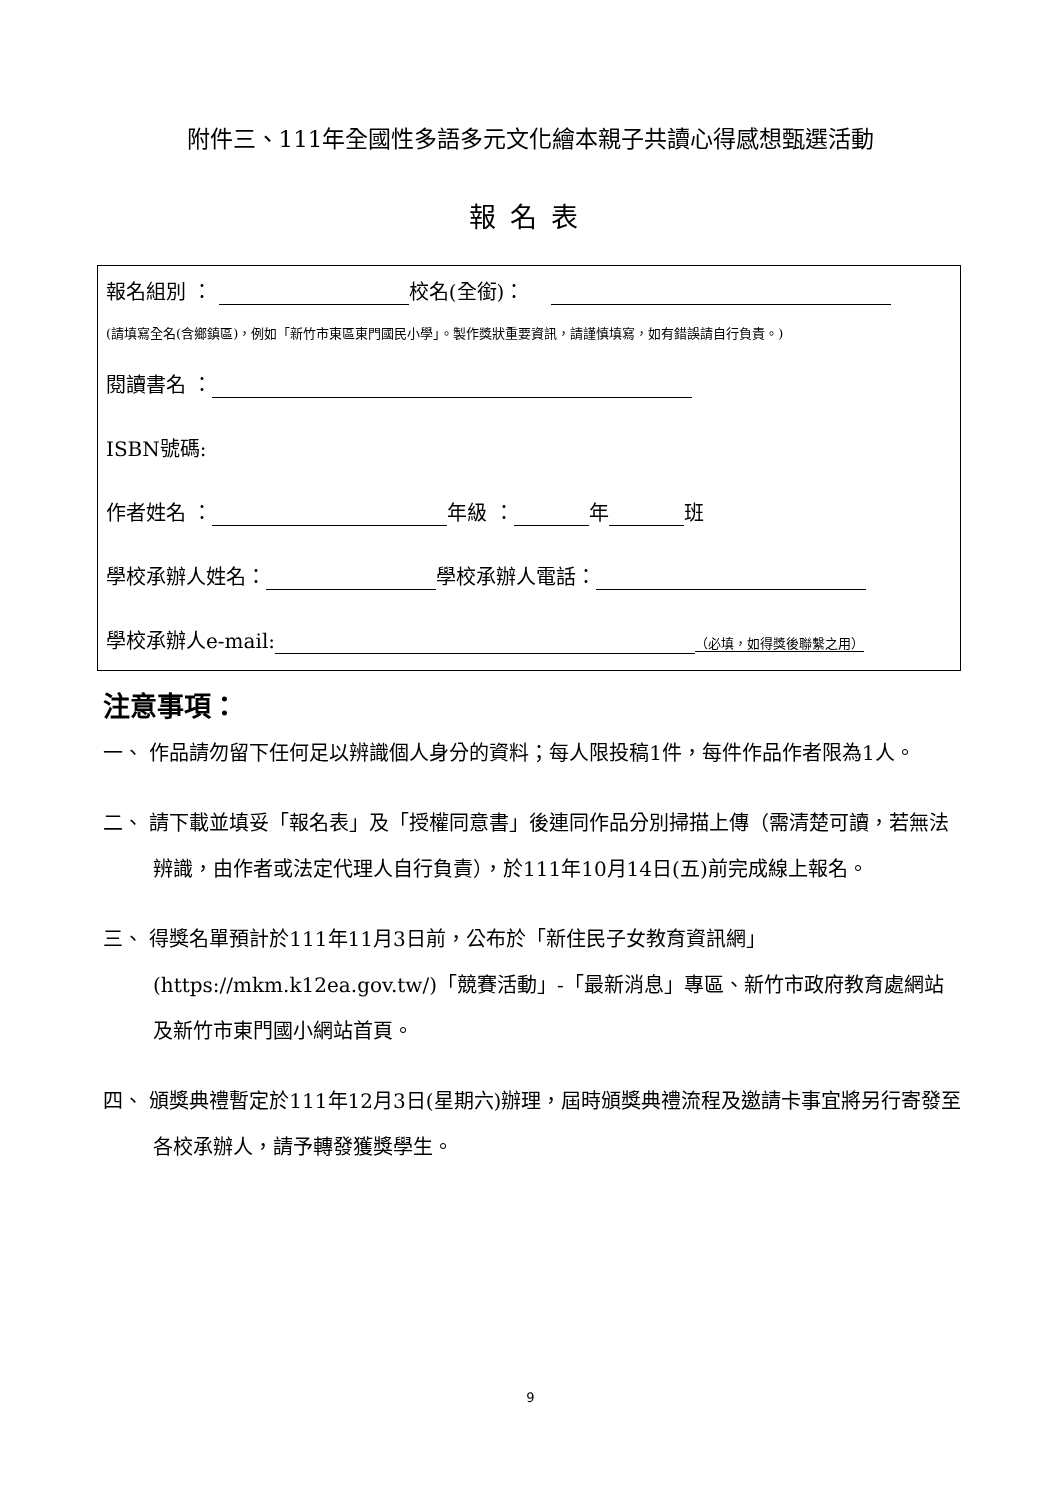附件三、111年全國性多語多元文化繪本親子共讀心得感想甄選活動
報名表
報名組別 ： 校名(全銜)：
(請填寫全名(含鄉鎮區)，例如「新竹市東區東門國民小學」。製作獎狀重要資訊，請謹慎填寫，如有錯誤請自行負責。)
閱讀書名 ：
ISBN號碼:
作者姓名 ： 年級 ： 年 班
學校承辦人姓名： 學校承辦人電話：
學校承辦人e-mail: （必填，如得獎後聯繫之用）
注意事項：
一、 作品請勿留下任何足以辨識個人身分的資料；每人限投稿1件，每件作品作者限為1人。
二、 請下載並填妥「報名表」及「授權同意書」後連同作品分別掃描上傳（需清楚可讀，若無法辨識，由作者或法定代理人自行負責），於111年10月14日(五)前完成線上報名。
三、 得獎名單預計於111年11月3日前，公布於「新住民子女教育資訊網」(https://mkm.k12ea.gov.tw/)「競賽活動」-「最新消息」專區、新竹市政府教育處網站及新竹市東門國小網站首頁。
四、 頒獎典禮暫定於111年12月3日(星期六)辦理，屆時頒獎典禮流程及邀請卡事宜將另行寄發至各校承辦人，請予轉發獲獎學生。
9